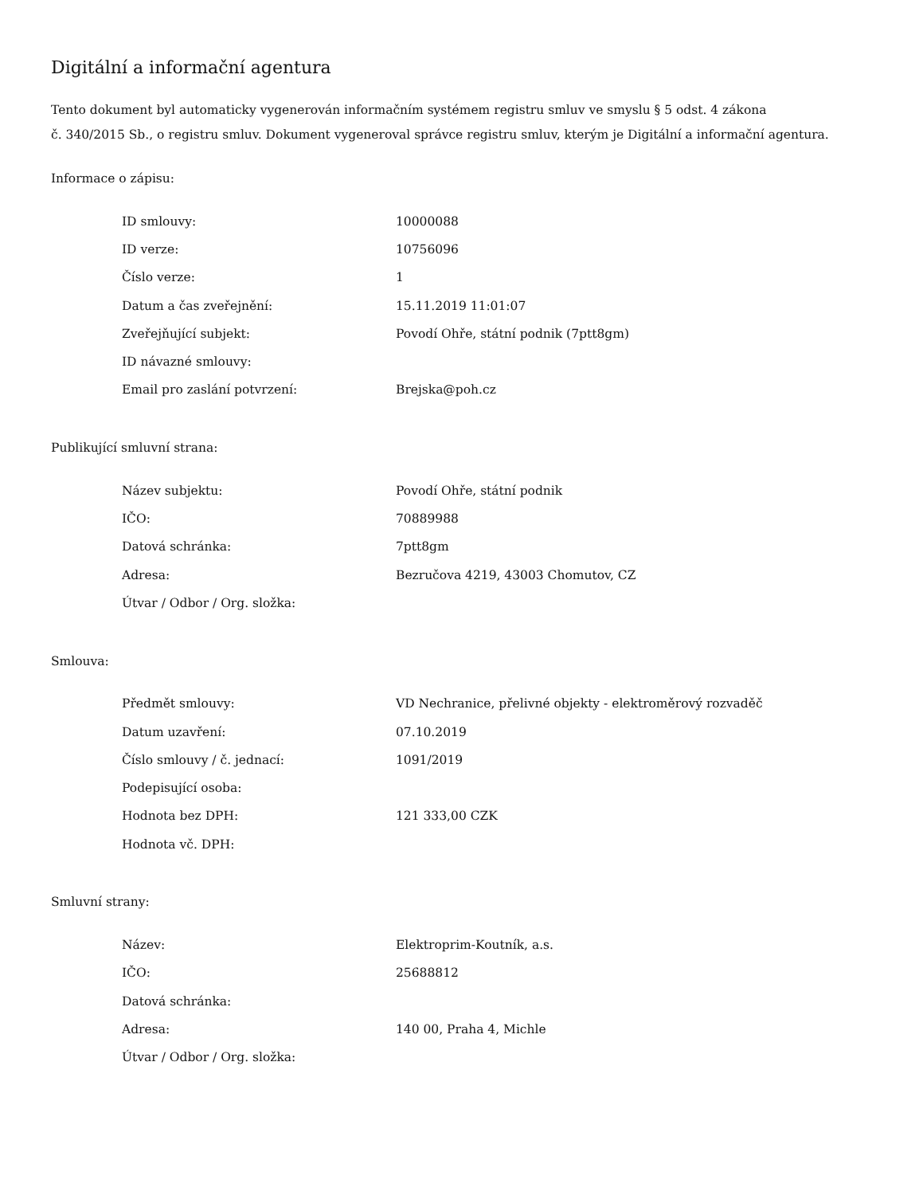Digitální a informační agentura
Tento dokument byl automaticky vygenerován informačním systémem registru smluv ve smyslu § 5 odst. 4 zákona
č. 340/2015 Sb., o registru smluv. Dokument vygeneroval správce registru smluv, kterým je Digitální a informační agentura.
Informace o zápisu:
| ID smlouvy: | 10000088 |
| ID verze: | 10756096 |
| Číslo verze: | 1 |
| Datum a čas zveřejnění: | 15.11.2019 11:01:07 |
| Zveřejňující subjekt: | Povodí Ohře, státní podnik (7ptt8gm) |
| ID návazné smlouvy: | |
| Email pro zaslání potvrzení: | Brejska@poh.cz |
Publikující smluvní strana:
| Název subjektu: | Povodí Ohře, státní podnik |
| IČO: | 70889988 |
| Datová schránka: | 7ptt8gm |
| Adresa: | Bezručova 4219, 43003 Chomutov, CZ |
| Útvar / Odbor / Org. složka: | |
Smlouva:
| Předmět smlouvy: | VD Nechranice, přelivné objekty - elektroměrový rozvaděč |
| Datum uzavření: | 07.10.2019 |
| Číslo smlouvy / č. jednací: | 1091/2019 |
| Podepisující osoba: | |
| Hodnota bez DPH: | 121 333,00 CZK |
| Hodnota vč. DPH: | |
Smluvní strany:
| Název: | Elektroprim-Koutník, a.s. |
| IČO: | 25688812 |
| Datová schránka: | |
| Adresa: | 140 00, Praha 4, Michle |
| Útvar / Odbor / Org. složka: | |